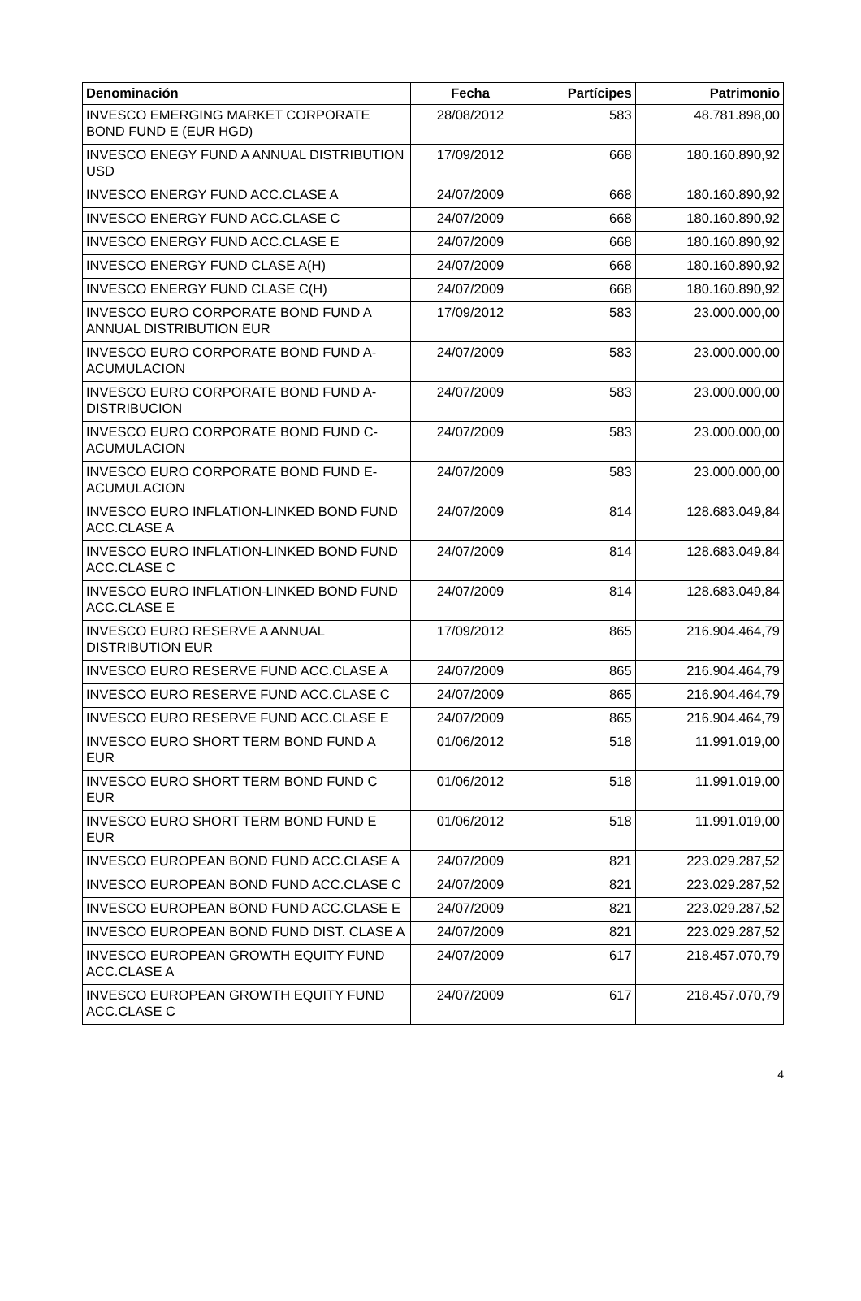| Denominación | Fecha | Partícipes | Patrimonio |
| --- | --- | --- | --- |
| INVESCO EMERGING MARKET CORPORATE BOND FUND E (EUR HGD) | 28/08/2012 | 583 | 48.781.898,00 |
| INVESCO ENEGY FUND A ANNUAL DISTRIBUTION USD | 17/09/2012 | 668 | 180.160.890,92 |
| INVESCO ENERGY FUND ACC.CLASE A | 24/07/2009 | 668 | 180.160.890,92 |
| INVESCO ENERGY FUND ACC.CLASE C | 24/07/2009 | 668 | 180.160.890,92 |
| INVESCO ENERGY FUND ACC.CLASE E | 24/07/2009 | 668 | 180.160.890,92 |
| INVESCO ENERGY FUND CLASE A(H) | 24/07/2009 | 668 | 180.160.890,92 |
| INVESCO ENERGY FUND CLASE C(H) | 24/07/2009 | 668 | 180.160.890,92 |
| INVESCO EURO CORPORATE BOND FUND A ANNUAL DISTRIBUTION EUR | 17/09/2012 | 583 | 23.000.000,00 |
| INVESCO EURO CORPORATE BOND FUND A-ACUMULACION | 24/07/2009 | 583 | 23.000.000,00 |
| INVESCO EURO CORPORATE BOND FUND A-DISTRIBUCION | 24/07/2009 | 583 | 23.000.000,00 |
| INVESCO EURO CORPORATE BOND FUND C-ACUMULACION | 24/07/2009 | 583 | 23.000.000,00 |
| INVESCO EURO CORPORATE BOND FUND E-ACUMULACION | 24/07/2009 | 583 | 23.000.000,00 |
| INVESCO EURO INFLATION-LINKED BOND FUND ACC.CLASE A | 24/07/2009 | 814 | 128.683.049,84 |
| INVESCO EURO INFLATION-LINKED BOND FUND ACC.CLASE C | 24/07/2009 | 814 | 128.683.049,84 |
| INVESCO EURO INFLATION-LINKED BOND FUND ACC.CLASE E | 24/07/2009 | 814 | 128.683.049,84 |
| INVESCO EURO RESERVE A ANNUAL DISTRIBUTION EUR | 17/09/2012 | 865 | 216.904.464,79 |
| INVESCO EURO RESERVE FUND ACC.CLASE A | 24/07/2009 | 865 | 216.904.464,79 |
| INVESCO EURO RESERVE FUND ACC.CLASE C | 24/07/2009 | 865 | 216.904.464,79 |
| INVESCO EURO RESERVE FUND ACC.CLASE E | 24/07/2009 | 865 | 216.904.464,79 |
| INVESCO EURO SHORT TERM BOND FUND A EUR | 01/06/2012 | 518 | 11.991.019,00 |
| INVESCO EURO SHORT TERM BOND FUND C EUR | 01/06/2012 | 518 | 11.991.019,00 |
| INVESCO EURO SHORT TERM BOND FUND E EUR | 01/06/2012 | 518 | 11.991.019,00 |
| INVESCO EUROPEAN BOND FUND ACC.CLASE A | 24/07/2009 | 821 | 223.029.287,52 |
| INVESCO EUROPEAN BOND FUND ACC.CLASE C | 24/07/2009 | 821 | 223.029.287,52 |
| INVESCO EUROPEAN BOND FUND ACC.CLASE E | 24/07/2009 | 821 | 223.029.287,52 |
| INVESCO EUROPEAN BOND FUND DIST. CLASE A | 24/07/2009 | 821 | 223.029.287,52 |
| INVESCO EUROPEAN GROWTH EQUITY FUND ACC.CLASE A | 24/07/2009 | 617 | 218.457.070,79 |
| INVESCO EUROPEAN GROWTH EQUITY FUND ACC.CLASE C | 24/07/2009 | 617 | 218.457.070,79 |
4